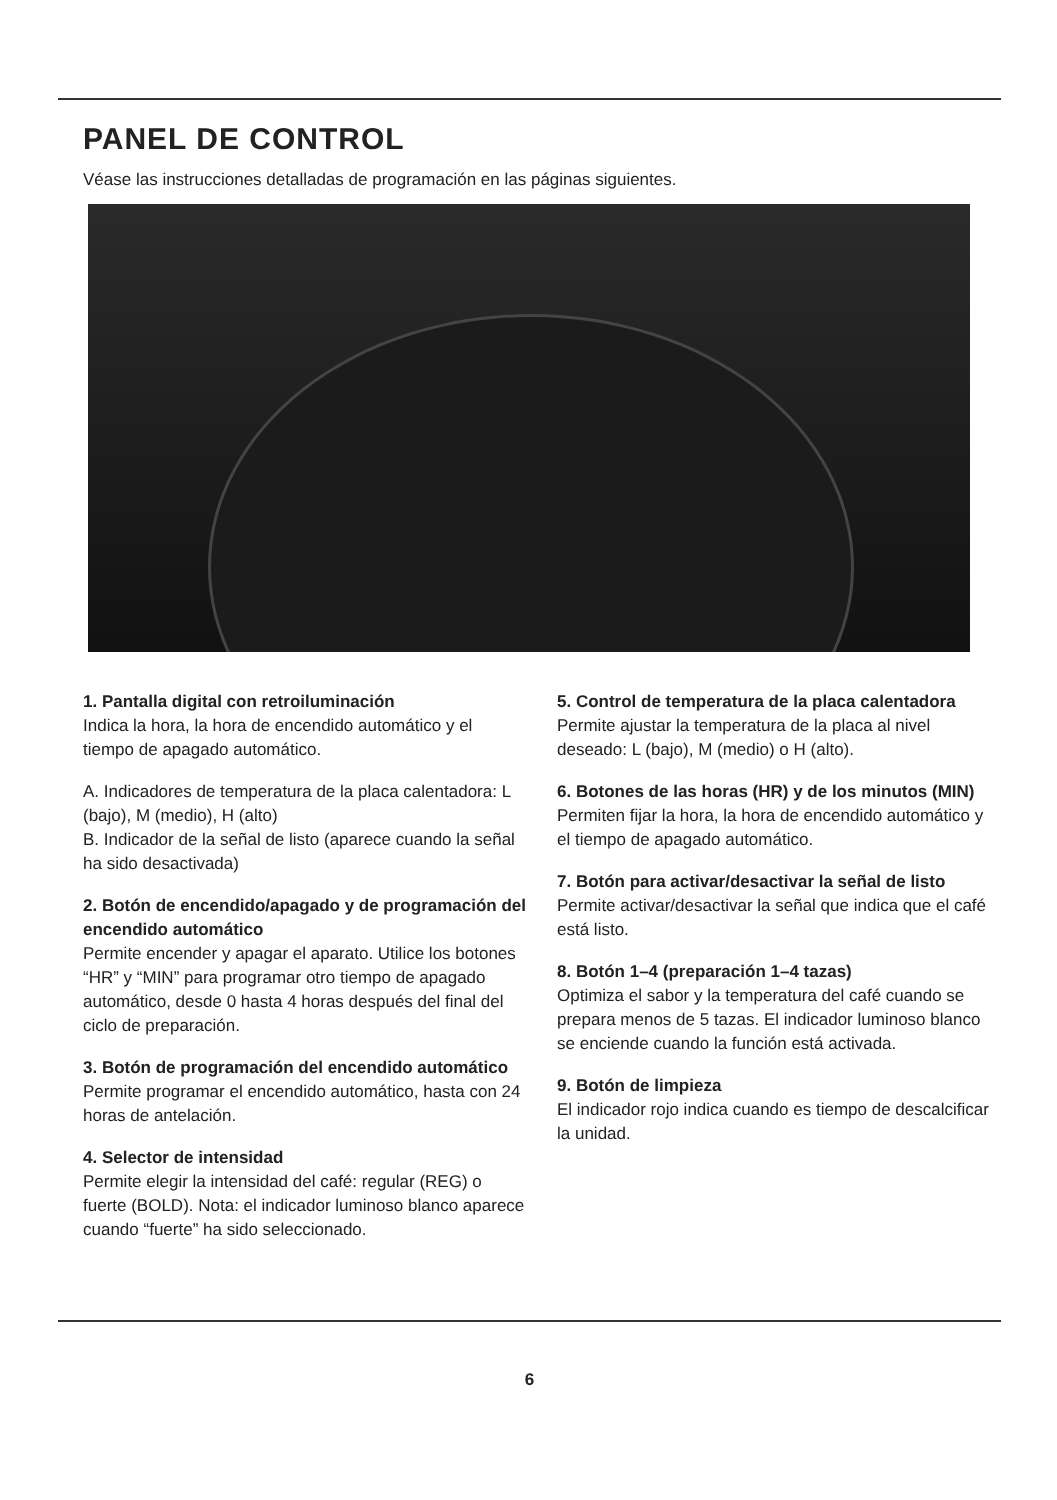PANEL DE CONTROL
Véase las instrucciones detalladas de programación en las páginas siguientes.
1. Pantalla digital con retroiluminación
Indica la hora, la hora de encendido automático y el tiempo de apagado automático.
A. Indicadores de temperatura de la placa calentadora: L (bajo), M (medio), H (alto)
B. Indicador de la señal de listo (aparece cuando la señal ha sido desactivada)
2. Botón de encendido/apagado y de programación del encendido automático
Permite encender y apagar el aparato. Utilice los botones “HR” y “MIN” para programar otro tiempo de apagado automático, desde 0 hasta 4 horas después del final del ciclo de preparación.
3. Botón de programación del encendido automático
Permite programar el encendido automático, hasta con 24 horas de antelación.
4. Selector de intensidad
Permite elegir la intensidad del café: regular (REG) o fuerte (BOLD). Nota: el indicador luminoso blanco aparece cuando “fuerte” ha sido seleccionado.
5. Control de temperatura de la placa calentadora
Permite ajustar la temperatura de la placa al nivel deseado: L (bajo), M (medio) o H (alto).
6. Botones de las horas (HR) y de los minutos (MIN)
Permiten fijar la hora, la hora de encendido automático y el tiempo de apagado automático.
7. Botón para activar/desactivar la señal de listo
Permite activar/desactivar la señal que indica que el café está listo.
8. Botón 1–4 (preparación 1–4 tazas)
Optimiza el sabor y la temperatura del café cuando se prepara menos de 5 tazas. El indicador luminoso blanco se enciende cuando la función está activada.
9. Botón de limpieza
El indicador rojo indica cuando es tiempo de descalcificar la unidad.
6